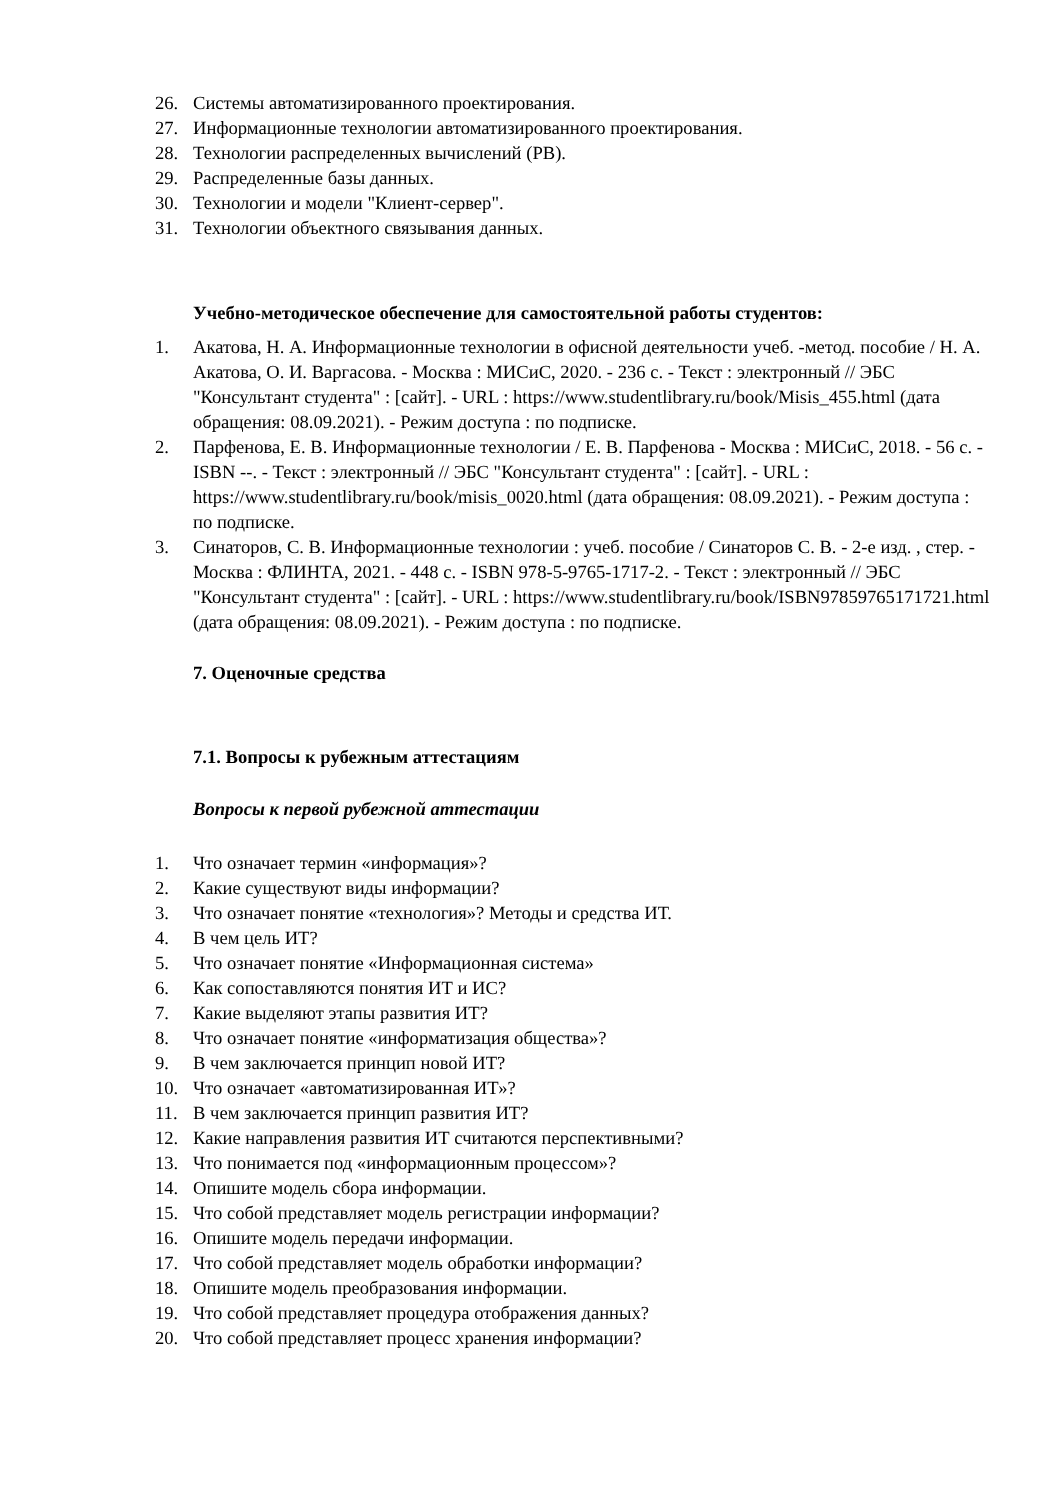26. Системы автоматизированного проектирования.
27. Информационные технологии автоматизированного проектирования.
28. Технологии распределенных вычислений (РВ).
29. Распределенные базы данных.
30. Технологии и модели "Клиент-сервер".
31. Технологии объектного связывания данных.
Учебно-методическое обеспечение для самостоятельной работы студентов:
1. Акатова, Н. А. Информационные технологии в офисной деятельности учеб. -метод. пособие / Н. А. Акатова, О. И. Варгасова. - Москва : МИСиС, 2020. - 236 с. - Текст : электронный // ЭБС "Консультант студента" : [сайт]. - URL : https://www.studentlibrary.ru/book/Misis_455.html (дата обращения: 08.09.2021). - Режим доступа : по подписке.
2. Парфенова, Е. В. Информационные технологии / Е. В. Парфенова - Москва : МИСиС, 2018. - 56 с. - ISBN --. - Текст : электронный // ЭБС "Консультант студента" : [сайт]. - URL : https://www.studentlibrary.ru/book/misis_0020.html (дата обращения: 08.09.2021). - Режим доступа : по подписке.
3. Синаторов, С. В. Информационные технологии : учеб. пособие / Синаторов С. В. - 2-е изд. , стер. - Москва : ФЛИНТА, 2021. - 448 с. - ISBN 978-5-9765-1717-2. - Текст : электронный // ЭБС "Консультант студента" : [сайт]. - URL : https://www.studentlibrary.ru/book/ISBN97859765171721.html (дата обращения: 08.09.2021). - Режим доступа : по подписке.
7. Оценочные средства
7.1. Вопросы к рубежным аттестациям
Вопросы к первой рубежной аттестации
1. Что означает термин «информация»?
2. Какие существуют виды информации?
3. Что означает понятие «технология»? Методы и средства ИТ.
4. В чем цель ИТ?
5. Что означает понятие «Информационная система»
6. Как сопоставляются понятия ИТ и ИС?
7. Какие выделяют этапы развития ИТ?
8. Что означает понятие «информатизация общества»?
9. В чем заключается принцип новой ИТ?
10. Что означает «автоматизированная ИТ»?
11. В чем заключается принцип развития ИТ?
12. Какие направления развития ИТ считаются перспективными?
13. Что понимается под «информационным процессом»?
14. Опишите модель сбора информации.
15. Что собой представляет модель регистрации информации?
16. Опишите модель передачи информации.
17. Что собой представляет модель обработки информации?
18. Опишите модель преобразования информации.
19. Что собой представляет процедура отображения данных?
20. Что собой представляет процесс хранения информации?